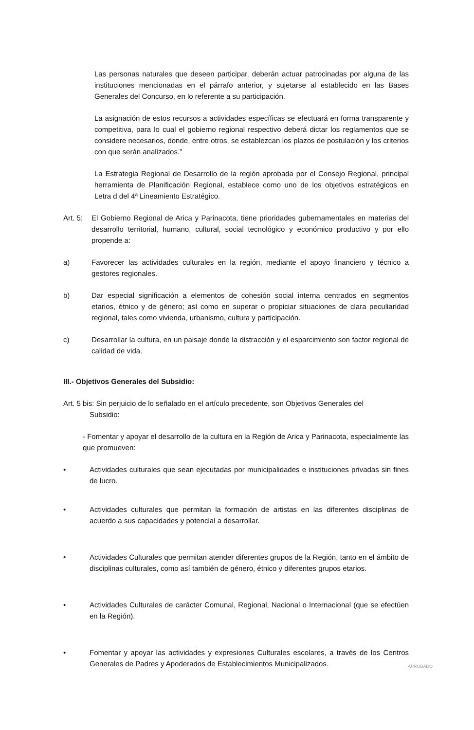Las personas naturales que deseen participar, deberán actuar patrocinadas por alguna de las instituciones mencionadas en el párrafo anterior, y sujetarse al establecido en las Bases Generales del Concurso, en lo referente a su participación.
La asignación de estos recursos a actividades específicas se efectuará en forma transparente y competitiva, para lo cual el gobierno regional respectivo deberá dictar los reglamentos que se considere necesarios, donde, entre otros, se establezcan los plazos de postulación y los criterios con que serán analizados.”
La Estrategia Regional de Desarrollo de la región aprobada por el Consejo Regional, principal herramienta de Planificación Regional, establece como uno de los objetivos estratégicos en Letra d del 4ª Lineamiento Estratégico.
Art. 5:
El Gobierno Regional de Arica y Parinacota, tiene prioridades gubernamentales en materias del desarrollo territorial, humano, cultural, social tecnológico y económico productivo y por ello propende a:
a) Favorecer las actividades culturales en la región, mediante el apoyo financiero y técnico a gestores regionales.
b) Dar especial significación a elementos de cohesión social interna centrados en segmentos etarios, étnico y de género; así como en superar o propiciar situaciones de clara peculiaridad regional, tales como vivienda, urbanismo, cultura y participación.
c) Desarrollar la cultura, en un paisaje donde la distracción y el esparcimiento son factor regional de calidad de vida.
III.- Objetivos Generales del Subsidio:
Art. 5 bis: Sin perjuicio de lo señalado en el artículo precedente, son Objetivos Generales del
Subsidio:
- Fomentar y apoyar el desarrollo de la cultura en la Región de Arica y Parinacota, especialmente las que promueven:
• Actividades culturales que sean ejecutadas por municipalidades e instituciones privadas sin fines de lucro.
• Actividades culturales que permitan la formación de artistas en las diferentes disciplinas de acuerdo a sus capacidades y potencial a desarrollar.
• Actividades Culturales que permitan atender diferentes grupos de la Región, tanto en el ámbito de disciplinas culturales, como así también de género, étnico y diferentes grupos etarios.
• Actividades Culturales de carácter Comunal, Regional, Nacional o Internacional (que se efectúen en la Región).
• Fomentar y apoyar las actividades y expresiones Culturales escolares, a través de los Centros Generales de Padres y Apoderados de Establecimientos Municipalizados.
APROBADO